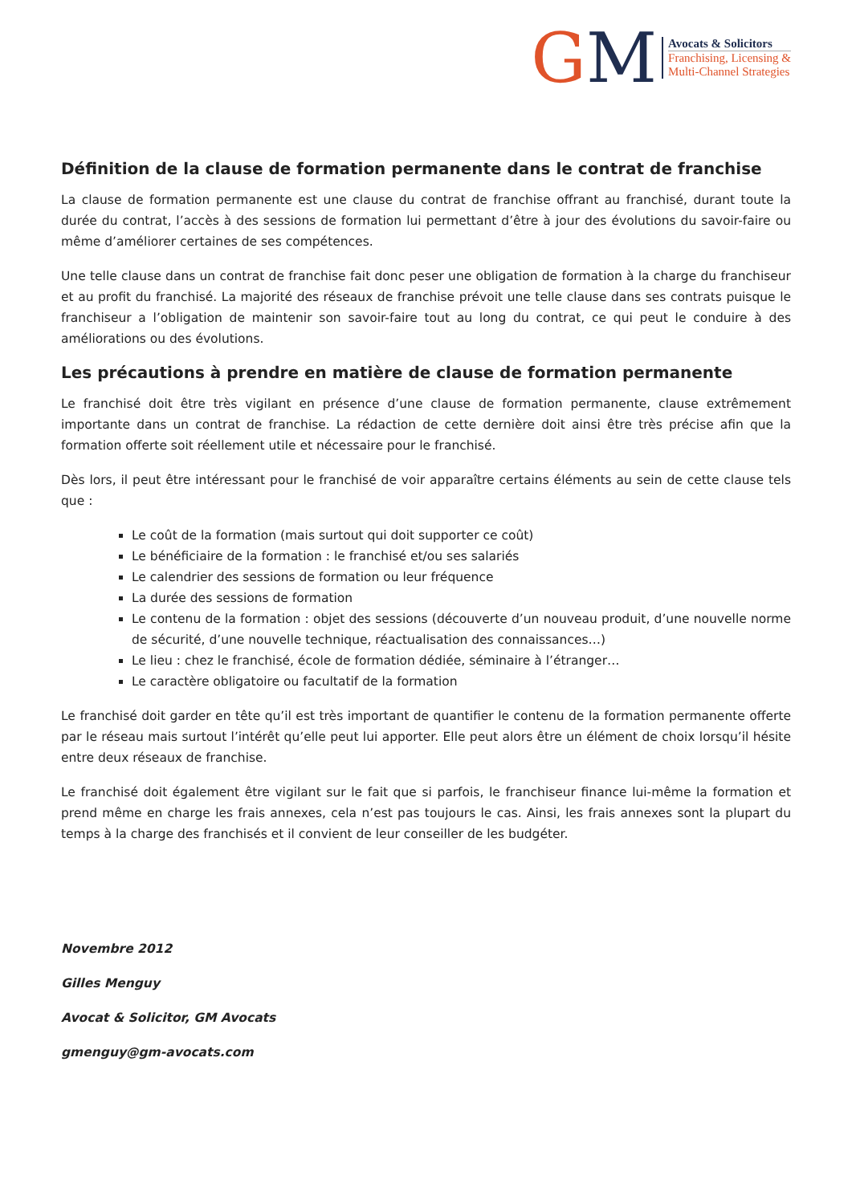GM
Avocats & Solicitors
Franchising, Licensing &
Multi-Channel Strategies
Définition de la clause de formation permanente dans le contrat de franchise
La clause de formation permanente est une clause du contrat de franchise offrant au franchisé, durant toute la durée du contrat, l’accès à des sessions de formation lui permettant d’être à jour des évolutions du savoir-faire ou même d’améliorer certaines de ses compétences.
Une telle clause dans un contrat de franchise fait donc peser une obligation de formation à la charge du franchiseur et au profit du franchisé. La majorité des réseaux de franchise prévoit une telle clause dans ses contrats puisque le franchiseur a l’obligation de maintenir son savoir-faire tout au long du contrat, ce qui peut le conduire à des améliorations ou des évolutions.
Les précautions à prendre en matière de clause de formation permanente
Le franchisé doit être très vigilant en présence d’une clause de formation permanente, clause extrêmement importante dans un contrat de franchise. La rédaction de cette dernière doit ainsi être très précise afin que la formation offerte soit réellement utile et nécessaire pour le franchisé.
Dès lors, il peut être intéressant pour le franchisé de voir apparaître certains éléments au sein de cette clause tels que :
Le coût de la formation (mais surtout qui doit supporter ce coût)
Le bénéficiaire de la formation : le franchisé et/ou ses salariés
Le calendrier des sessions de formation ou leur fréquence
La durée des sessions de formation
Le contenu de la formation : objet des sessions (découverte d’un nouveau produit, d’une nouvelle norme de sécurité, d’une nouvelle technique, réactualisation des connaissances…)
Le lieu : chez le franchisé, école de formation dédiée, séminaire à l’étranger…
Le caractère obligatoire ou facultatif de la formation
Le franchisé doit garder en tête qu’il est très important de quantifier le contenu de la formation permanente offerte par le réseau mais surtout l’intérêt qu’elle peut lui apporter. Elle peut alors être un élément de choix lorsqu’il hésite entre deux réseaux de franchise.
Le franchisé doit également être vigilant sur le fait que si parfois, le franchiseur finance lui-même la formation et prend même en charge les frais annexes, cela n’est pas toujours le cas. Ainsi, les frais annexes sont la plupart du temps à la charge des franchisés et il convient de leur conseiller de les budgéter.
Novembre 2012
Gilles Menguy
Avocat & Solicitor, GM Avocats
gmenguy@gm-avocats.com